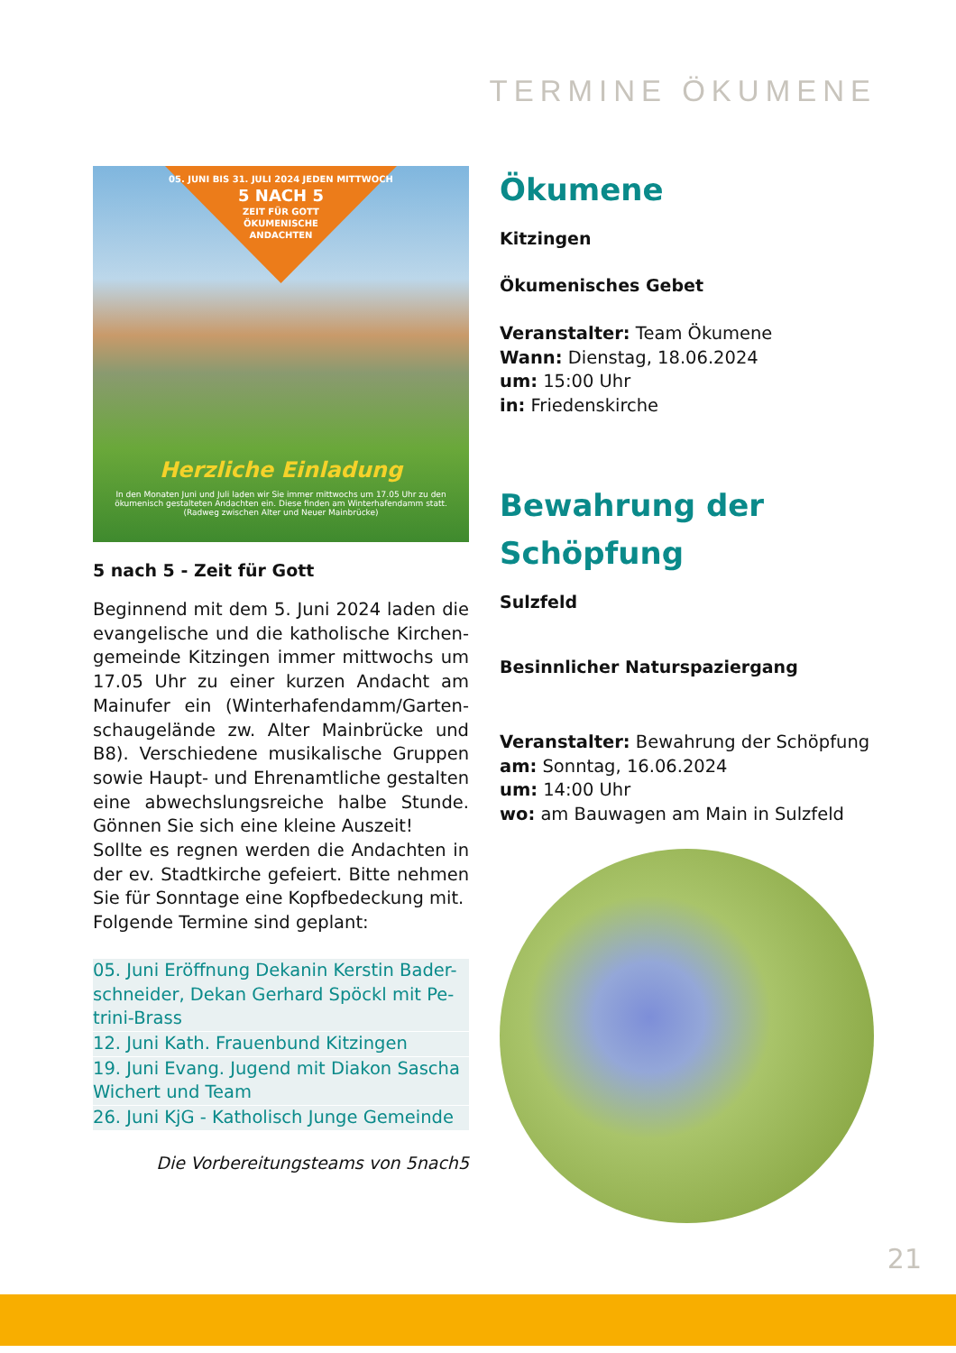TERMINE ÖKUMENE
05. JUNI BIS 31. JULI 2024 JEDEN MITTWOCH
5 NACH 5
ZEIT FÜR GOTT
ÖKUMENISCHE
ANDACHTEN
Herzliche Einladung
In den Monaten Juni und Juli laden wir Sie immer mittwochs um 17.05 Uhr zu den ökumenisch gestalteten Andachten ein. Diese finden am Winterhafendamm statt. (Radweg zwischen Alter und Neuer Mainbrücke)
5 nach 5 - Zeit für Gott
Beginnend mit dem 5. Juni 2024 laden die evangelische und die katholische Kirchen-gemeinde Kitzingen immer mittwochs um 17.05 Uhr zu einer kurzen Andacht am Mainufer ein (Winterhafendamm/Garten-schaugelände zw. Alter Mainbrücke und B8). Verschiedene musikalische Gruppen sowie Haupt- und Ehrenamtliche gestalten eine abwechslungsreiche halbe Stunde. Gönnen Sie sich eine kleine Auszeit!
Sollte es regnen werden die Andachten in der ev. Stadtkirche gefeiert. Bitte nehmen Sie für Sonntage eine Kopfbedeckung mit.
Folgende Termine sind geplant:
05. Juni Eröffnung Dekanin Kerstin Bader-schneider, Dekan Gerhard Spöckl mit Pe-trini-Brass
12. Juni Kath. Frauenbund Kitzingen
19. Juni Evang. Jugend mit Diakon Sascha Wichert und Team
26. Juni KjG - Katholisch Junge Gemeinde
Die Vorbereitungsteams von 5nach5
Ökumene
Kitzingen
Ökumenisches Gebet
Veranstalter: Team Ökumene
Wann: Dienstag, 18.06.2024
um: 15:00 Uhr
in: Friedenskirche
Bewahrung der Schöpfung
Sulzfeld
Besinnlicher Naturspaziergang
Veranstalter: Bewahrung der Schöpfung
am: Sonntag, 16.06.2024
um: 14:00 Uhr
wo: am Bauwagen am Main in Sulzfeld
21